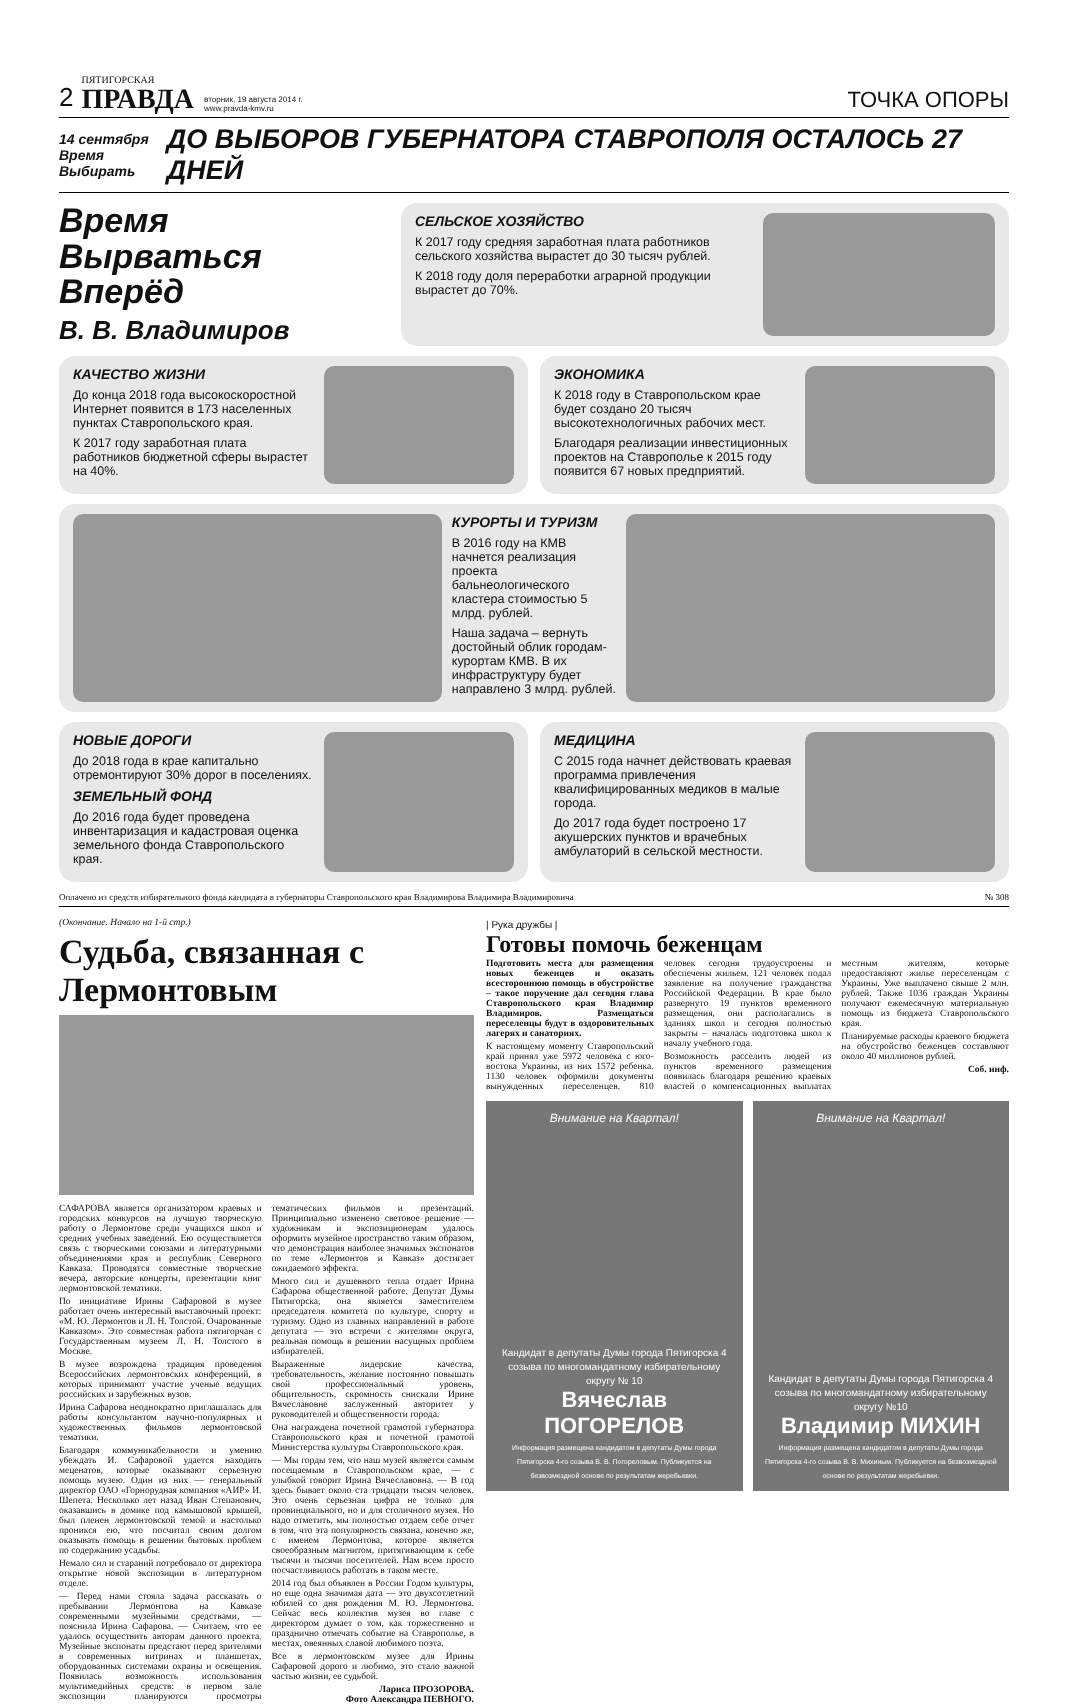2
ПЯТИГОРСКАЯ
ПРАВДА
вторник, 19 августа 2014 г.
www.pravda-kmv.ru
ТОЧКА ОПОРЫ
14 сентября
Время Выбирать
ДО ВЫБОРОВ ГУБЕРНАТОРА СТАВРОПОЛЯ ОСТАЛОСЬ 27 ДНЕЙ
Время
Вырваться
Вперёд
В. В. Владимиров
СЕЛЬСКОЕ ХОЗЯЙСТВО
К 2017 году средняя заработная плата работников сельского хозяйства вырастет до 30 тысяч рублей.
К 2018 году доля переработки аграрной продукции вырастет до 70%.
КАЧЕСТВО ЖИЗНИ
До конца 2018 года высокоскоростной Интернет появится в 173 населенных пунктах Ставропольского края.
К 2017 году заработная плата работников бюджетной сферы вырастет на 40%.
ЭКОНОМИКА
К 2018 году в Ставропольском крае будет создано 20 тысяч высокотехнологичных рабочих мест.
Благодаря реализации инвестиционных проектов на Ставрополье к 2015 году появится 67 новых предприятий.
КУРОРТЫ И ТУРИЗМ
В 2016 году на КМВ начнется реализация проекта бальнеологического кластера стоимостью 5 млрд. рублей.
Наша задача – вернуть достойный облик городам-курортам КМВ. В их инфраструктуру будет направлено 3 млрд. рублей.
НОВЫЕ ДОРОГИ
До 2018 года в крае капитально отремонтируют 30% дорог в поселениях.
ЗЕМЕЛЬНЫЙ ФОНД
До 2016 года будет проведена инвентаризация и кадастровая оценка земельного фонда Ставропольского края.
МЕДИЦИНА
С 2015 года начнет действовать краевая программа привлечения квалифицированных медиков в малые города.
До 2017 года будет построено 17 акушерских пунктов и врачебных амбулаторий в сельской местности.
Оплачено из средств избирательного фонда кандидата в губернаторы Ставропольского края Владимирова Владимира Владимировича № 308
(Окончание. Начало на 1-й стр.)
Судьба, связанная с Лермонтовым
САФАРОВА является организатором краевых и городских конкурсов на лучшую творческую работу о Лермонтове среди учащихся школ и средних учебных заведений. Ею осуществляется связь с творческими союзами и литературными объединениями края и республик Северного Кавказа. Проводятся совместные творческие вечера, авторские концерты, презентации книг лермонтовской тематики.
По инициативе Ирины Сафаровой в музее работает очень интересный выставочный проект: «М. Ю. Лермонтов и Л. Н. Толстой. Очарованные Кавказом». Это совместная работа пятигорчан с Государственным музеем Л. Н. Толстого в Москве.
В музее возрождена традиция проведения Всероссийских лермонтовских конференций, в которых принимают участие ученые ведущих российских и зарубежных вузов.
Ирина Сафарова неоднократно приглашалась для работы консультантом научно-популярных и художественных фильмов лермонтовской тематики.
Благодаря коммуникабельности и умению убеждать И. Сафаровой удается находить меценатов, которые оказывают серьезную помощь музею. Один из них — генеральный директор ОАО «Горнорудная компания «АИР» И. Шепета. Несколько лет назад Иван Степанович, оказавшись в домике под камышовой крышей, был пленен лермонтовской темой и настолько проникся ею, что посчитал своим долгом оказывать помощь в решении бытовых проблем по содержанию усадьбы.
Немало сил и стараний потребовало от директора открытие новой экспозиции в литературном отделе.
— Перед нами стояла задача рассказать о пребывании Лермонтова на Кавказе современными музейными средствами, — пояснила Ирина Сафарова. — Считаем, что ее удалось осуществить авторам данного проекта. Музейные экспонаты предстают перед зрителями в современных витринах и планшетах, оборудованных системами охраны и освещения. Появилась возможность использования мультимедийных средств: в первом зале экспозиции планируются просмотры тематических фильмов и презентаций. Принципиально изменено световое решение — художникам и экспозиционерам удалось оформить музейное пространство таким образом, что демонстрация наиболее значимых экспонатов по теме «Лермонтов и Кавказ» достигает ожидаемого эффекта.
Много сил и душевного тепла отдает Ирина Сафарова общественной работе. Депутат Думы Пятигорска, она является заместителем председателя комитета по культуре, спорту и туризму. Одно из главных направлений в работе депутата — это встречи с жителями округа, реальная помощь в решении насущных проблем избирателей.
Выраженные лидерские качества, требовательность, желание постоянно повышать свой профессиональный уровень, общительность, скромность снискали Ирине Вячеславовне заслуженный авторитет у руководителей и общественности города.
Она награждена почетной грамотой губернатора Ставропольского края и почетной грамотой Министерства культуры Ставропольского края.
— Мы горды тем, что наш музей является самым посещаемым в Ставропольском крае, — с улыбкой говорит Ирина Вячеславовна. — В год здесь бывает около ста тридцати тысяч человек. Это очень серьезная цифра не только для провинциального, но и для столичного музея. Но надо отметить, мы полностью отдаем себе отчет в том, что эта популярность связана, конечно же, с именем Лермонтова, которое является своеобразным магнитом, притягивающим к себе тысячи и тысячи посетителей. Нам всем просто посчастливилось работать в таком месте.
2014 год был объявлен в России Годом культуры, но еще одна значимая дата — это двухсотлетний юбилей со дня рождения М. Ю. Лермонтова. Сейчас весь коллектив музея во главе с директором думает о том, как торжественно и празднично отмечать событие на Ставрополье, в местах, овеянных славой любимого поэта.
Все в лермонтовском музее для Ирины Сафаровой дорого и любимо, это стало важной частью жизни, ее судьбой.
Лариса ПРОЗОРОВА.
Фото Александра ПЕВНОГО.
| Рука дружбы |
Готовы помочь беженцам
Подготовить места для размещения новых беженцев и оказать всестороннюю помощь в обустройстве – такое поручение дал сегодня глава Ставропольского края Владимир Владимиров. Размещаться переселенцы будут в оздоровительных лагерях и санаториях.
К настоящему моменту Ставропольский край принял уже 5972 человека с юго-востока Украины, из них 1572 ребенка. 1130 человек оформили документы вынужденных переселенцев. 810 человек сегодня трудоустроены и обеспечены жильем. 121 человек подал заявление на получение гражданства Российской Федерации. В крае было развернуто 19 пунктов временного размещения, они располагались в зданиях школ и сегодня полностью закрыты – началась подготовка школ к началу учебного года.
Возможность расселить людей из пунктов временного размещения появилась благодаря решению краевых властей о компенсационных выплатах местным жителям, которые предоставляют жилье переселенцам с Украины. Уже выплачено свыше 2 млн. рублей. Также 1036 граждан Украины получают ежемесячную материальную помощь из бюджета Ставропольского края.
Планируемые расходы краевого бюджета на обустройство беженцев составляют около 40 миллионов рублей.
Соб. инф.
Внимание на Квартал!
Кандидат в депутаты Думы города Пятигорска 4 созыва по многомандатному избирательному округу № 10
Вячеслав ПОГОРЕЛОВ
Информация размещена кандидатом в депутаты Думы города Пятигорска 4-го созыва В. В. Погореловым. Публикуется на безвозмездной основе по результатам жеребьевки.
Внимание на Квартал!
Кандидат в депутаты Думы города Пятигорска 4 созыва по многомандатному избирательному округу №10
Владимир МИХИН
Информация размещена кандидатом в депутаты Думы города Пятигорска 4-го созыва В. В. Михиным. Публикуется на безвозмездной основе по результатам жеребьевки.